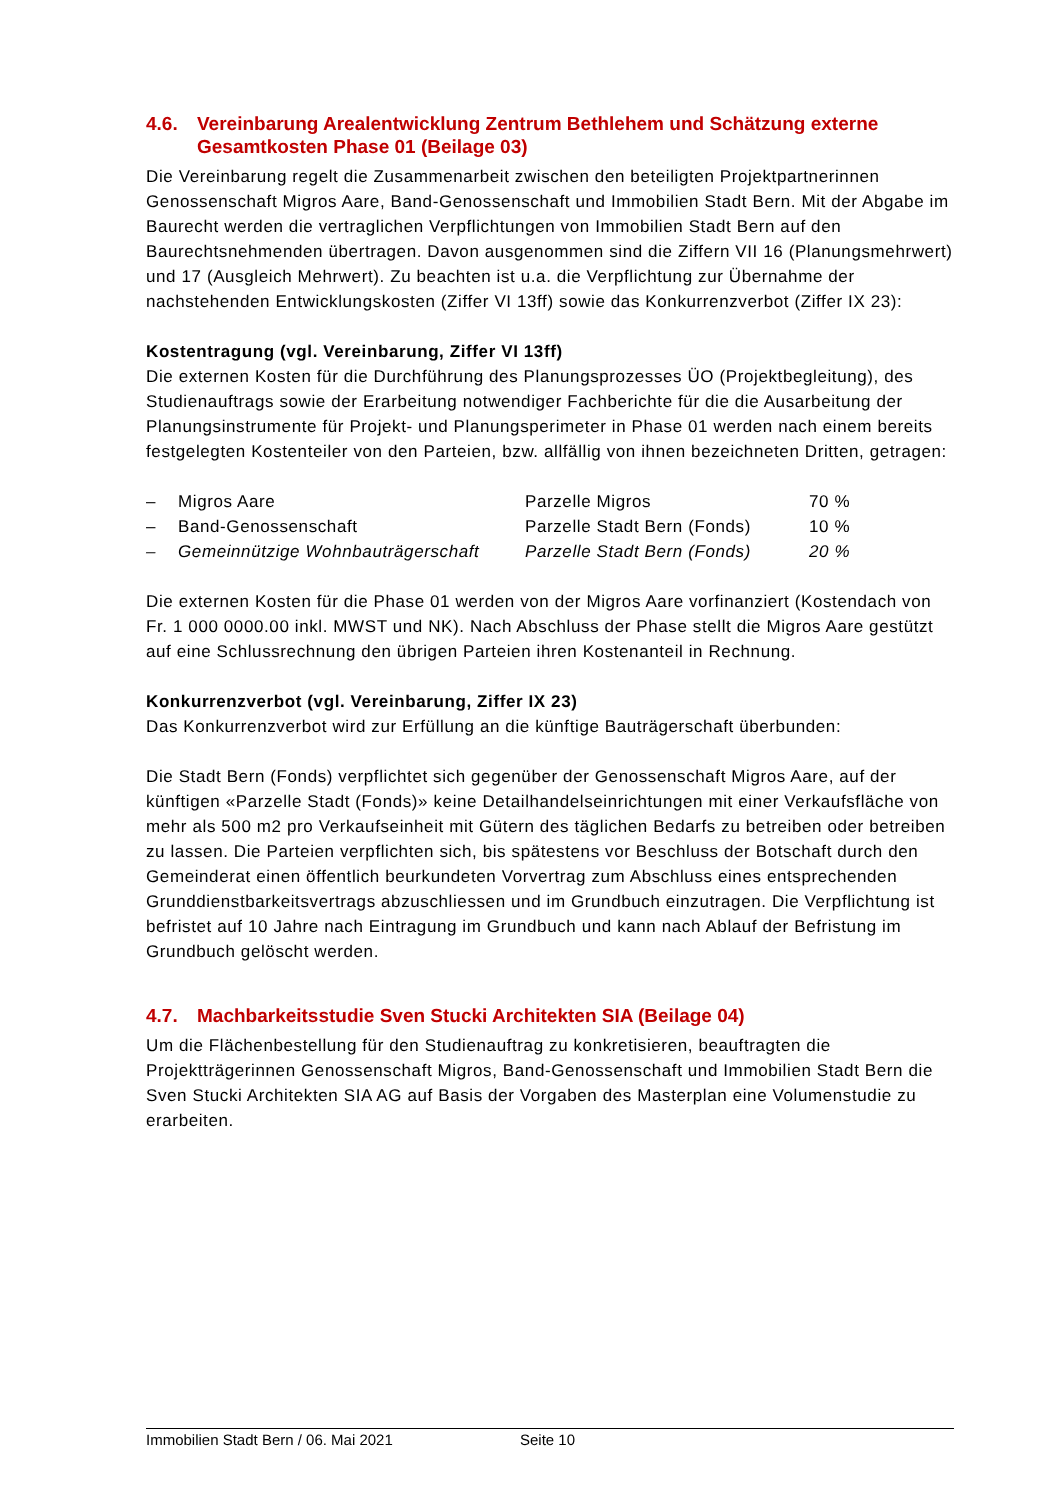4.6. Vereinbarung Arealentwicklung Zentrum Bethlehem und Schätzung externe Gesamtkosten Phase 01 (Beilage 03)
Die Vereinbarung regelt die Zusammenarbeit zwischen den beteiligten Projektpartnerinnen Genossenschaft Migros Aare, Band-Genossenschaft und Immobilien Stadt Bern. Mit der Abgabe im Baurecht werden die vertraglichen Verpflichtungen von Immobilien Stadt Bern auf den Baurechtsnehmenden übertragen. Davon ausgenommen sind die Ziffern VII 16 (Planungsmehrwert) und 17 (Ausgleich Mehrwert). Zu beachten ist u.a. die Verpflichtung zur Übernahme der nachstehenden Entwicklungskosten (Ziffer VI 13ff) sowie das Konkurrenzverbot (Ziffer IX 23):
Kostentragung (vgl. Vereinbarung, Ziffer VI 13ff)
Die externen Kosten für die Durchführung des Planungsprozesses ÜO (Projektbegleitung), des Studienauftrags sowie der Erarbeitung notwendiger Fachberichte für die die Ausarbeitung der Planungsinstrumente für Projekt- und Planungsperimeter in Phase 01 werden nach einem bereits festgelegten Kostenteiler von den Parteien, bzw. allfällig von ihnen bezeichneten Dritten, getragen:
| – | Migros Aare | Parzelle Migros | 70 % |
| – | Band-Genossenschaft | Parzelle Stadt Bern (Fonds) | 10 % |
| – | Gemeinnützige Wohnbauträgerschaft | Parzelle Stadt Bern (Fonds) | 20 % |
Die externen Kosten für die Phase 01 werden von der Migros Aare vorfinanziert (Kostendach von Fr. 1 000 0000.00 inkl. MWST und NK). Nach Abschluss der Phase stellt die Migros Aare gestützt auf eine Schlussrechnung den übrigen Parteien ihren Kostenanteil in Rechnung.
Konkurrenzverbot (vgl. Vereinbarung, Ziffer IX 23)
Das Konkurrenzverbot wird zur Erfüllung an die künftige Bauträgerschaft überbunden:
Die Stadt Bern (Fonds) verpflichtet sich gegenüber der Genossenschaft Migros Aare, auf der künftigen «Parzelle Stadt (Fonds)» keine Detailhandelseinrichtungen mit einer Verkaufsfläche von mehr als 500 m2 pro Verkaufseinheit mit Gütern des täglichen Bedarfs zu betreiben oder betreiben zu lassen. Die Parteien verpflichten sich, bis spätestens vor Beschluss der Botschaft durch den Gemeinderat einen öffentlich beurkundeten Vorvertrag zum Abschluss eines entsprechenden Grunddienstbarkeitsvertrags abzuschliessen und im Grundbuch einzutragen. Die Verpflichtung ist befristet auf 10 Jahre nach Eintragung im Grundbuch und kann nach Ablauf der Befristung im Grundbuch gelöscht werden.
4.7. Machbarkeitsstudie Sven Stucki Architekten SIA (Beilage 04)
Um die Flächenbestellung für den Studienauftrag zu konkretisieren, beauftragten die Projektträgerinnen Genossenschaft Migros, Band-Genossenschaft und Immobilien Stadt Bern die Sven Stucki Architekten SIA AG auf Basis der Vorgaben des Masterplan eine Volumenstudie zu erarbeiten.
Immobilien Stadt Bern / 06. Mai 2021 Seite 10